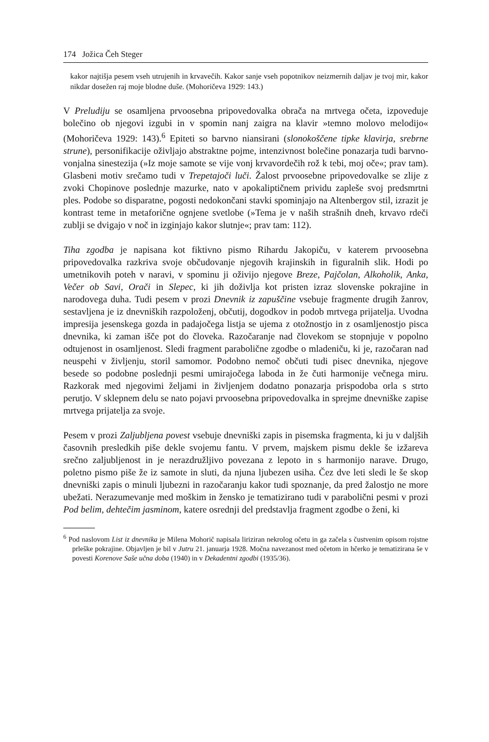174 Jožica Čeh Steger
kakor najtišja pesem vseh utrujenih in krvavečih. Kakor sanje vseh popotnikov neizmernih daljav je tvoj mir, kakor nikdar dosežen raj moje blodne duše. (Mohoričeva 1929: 143.)
V Preludiju se osamljena prvoosebna pripovedovalka obrača na mrtvega očeta, izpoveduje bolečino ob njegovi izgubi in v spomin nanj zaigra na klavir »temno molovo melodijo« (Mohoričeva 1929: 143).<sup>6</sup> Epiteti so barvno niansirani (slonokoščene tipke klavirja, srebrne strune), personifikacije oživljajo abstraktne pojme, intenzivnost bolečine ponazarja tudi barvno-vonjalna sinestezija (»Iz moje samote se vije vonj krvavordečih rož k tebi, moj oče«; prav tam). Glasbeni motiv srečamo tudi v Trepetajoči luči. Žalost prvoosebne pripovedovalke se zlije z zvoki Chopinove poslednje mazurke, nato v apokaliptičnem prividu zapleše svoj predsmrtni ples. Podobe so disparatne, pogosti nedokončani stavki spominjajo na Altenbergov stil, izrazit je kontrast teme in metaforične ognjene svetlobe (»Tema je v naših strašnih dneh, krvavo rdeči zublji se dvigajo v noč in izginjajo kakor slutnje«; prav tam: 112).
Tiha zgodba je napisana kot fiktivno pismo Rihardu Jakopiču, v katerem prvoosebna pripovedovalka razkriva svoje občudovanje njegovih krajinskih in figuralnih slik. Hodi po umetnikovih poteh v naravi, v spominu ji oživijo njegove Breze, Pajčolan, Alkoholik, Anka, Večer ob Savi, Orači in Slepec, ki jih doživlja kot pristen izraz slovenske pokrajine in narodovega duha. Tudi pesem v prozi Dnevnik iz zapuščine vsebuje fragmente drugih žanrov, sestavljena je iz dnevniških razpoloženj, občutij, dogodkov in podob mrtvega prijatelja. Uvodna impresija jesenskega gozda in padajočega listja se ujema z otožnostjo in z osamljenostjo pisca dnevnika, ki zaman išče pot do človeka. Razočaranje nad človekom se stopnjuje v popolno odtujenost in osamljenost. Sledi fragment parabolične zgodbe o mladeniču, ki je, razočaran nad neuspehi v življenju, storil samomor. Podobno nemoč občuti tudi pisec dnevnika, njegove besede so podobne poslednji pesmi umirajočega laboda in že čuti harmonije večnega miru. Razkorak med njegovimi željami in življenjem dodatno ponazarja prispodoba orla s strto perutjo. V sklepnem delu se nato pojavi prvoosebna pripovedovalka in sprejme dnevniške zapise mrtvega prijatelja za svoje.
Pesem v prozi Zaljubljena povest vsebuje dnevniški zapis in pisemska fragmenta, ki ju v daljših časovnih presledkih piše dekle svojemu fantu. V prvem, majskem pismu dekle še izžareva srečno zaljubljenost in je nerazdružljivo povezana z lepoto in s harmonijo narave. Drugo, poletno pismo piše že iz samote in sluti, da njuna ljubezen usiha. Čez dve leti sledi le še skop dnevniški zapis o minuli ljubezni in razočaranju kakor tudi spoznanje, da pred žalostjo ne more ubežati. Nerazumevanje med moškim in žensko je tematizirano tudi v parabolični pesmi v prozi Pod belim, dehtečim jasminom, katere osrednji del predstavlja fragment zgodbe o ženi, ki
<sup>6</sup> Pod naslovom List iz dnevnika je Milena Mohorič napisala liriziran nekrolog očetu in ga začela s čustvenim opisom rojstne prleške pokrajine. Objavljen je bil v Jutru 21. januarja 1928. Močna navezanost med očetom in hčerko je tematizirana še v povesti Korenove Saše učna doba (1940) in v Dekadentni zgodbi (1935/36).